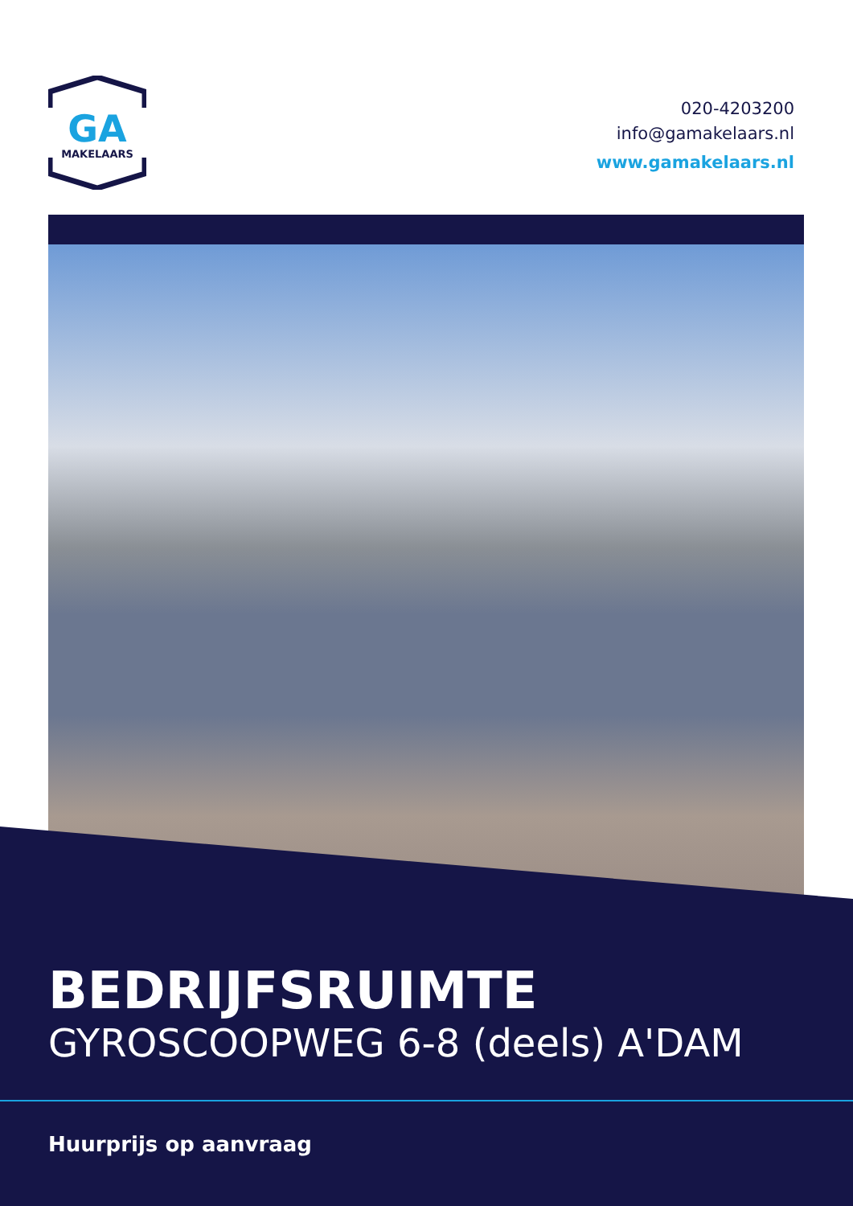GA
MAKELAARS
020-4203200
info@gamakelaars.nl
www.gamakelaars.nl
BEDRIJFSRUIMTE
GYROSCOOPWEG 6-8 (deels) A'DAM
Huurprijs op aanvraag